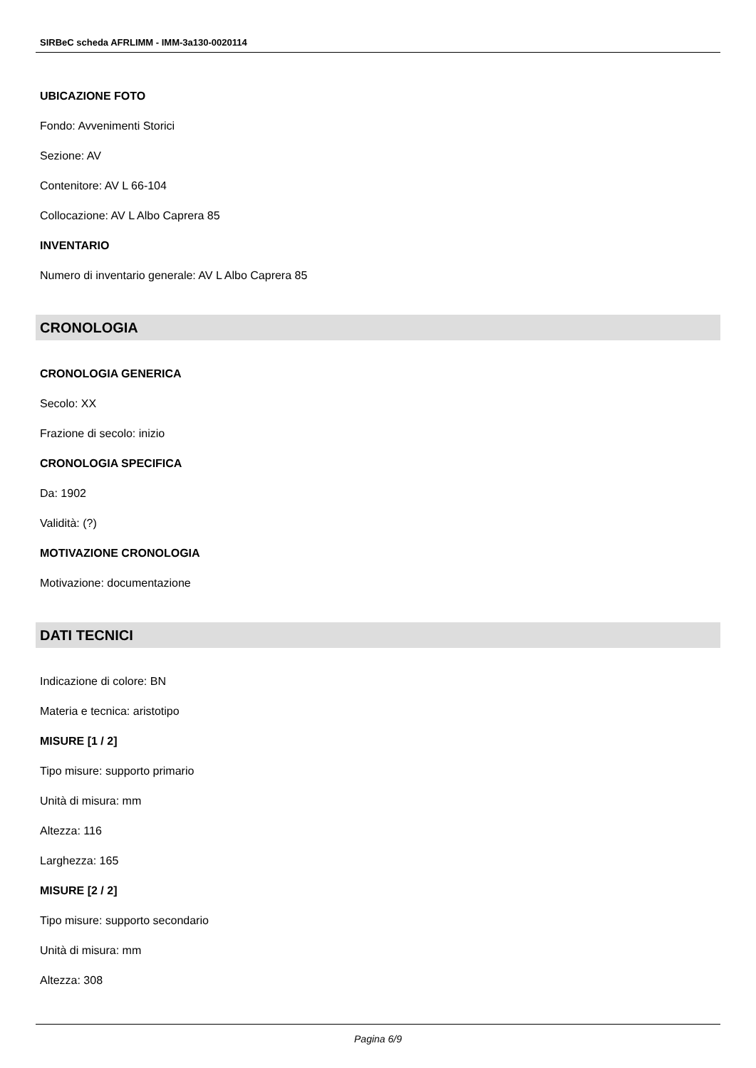SIRBeC scheda AFRLIMM - IMM-3a130-0020114
UBICAZIONE FOTO
Fondo: Avvenimenti Storici
Sezione: AV
Contenitore: AV L 66-104
Collocazione: AV L Albo Caprera 85
INVENTARIO
Numero di inventario generale: AV L Albo Caprera 85
CRONOLOGIA
CRONOLOGIA GENERICA
Secolo: XX
Frazione di secolo: inizio
CRONOLOGIA SPECIFICA
Da: 1902
Validità: (?)
MOTIVAZIONE CRONOLOGIA
Motivazione: documentazione
DATI TECNICI
Indicazione di colore: BN
Materia e tecnica: aristotipo
MISURE [1 / 2]
Tipo misure: supporto primario
Unità di misura: mm
Altezza: 116
Larghezza: 165
MISURE [2 / 2]
Tipo misure: supporto secondario
Unità di misura: mm
Altezza: 308
Pagina 6/9